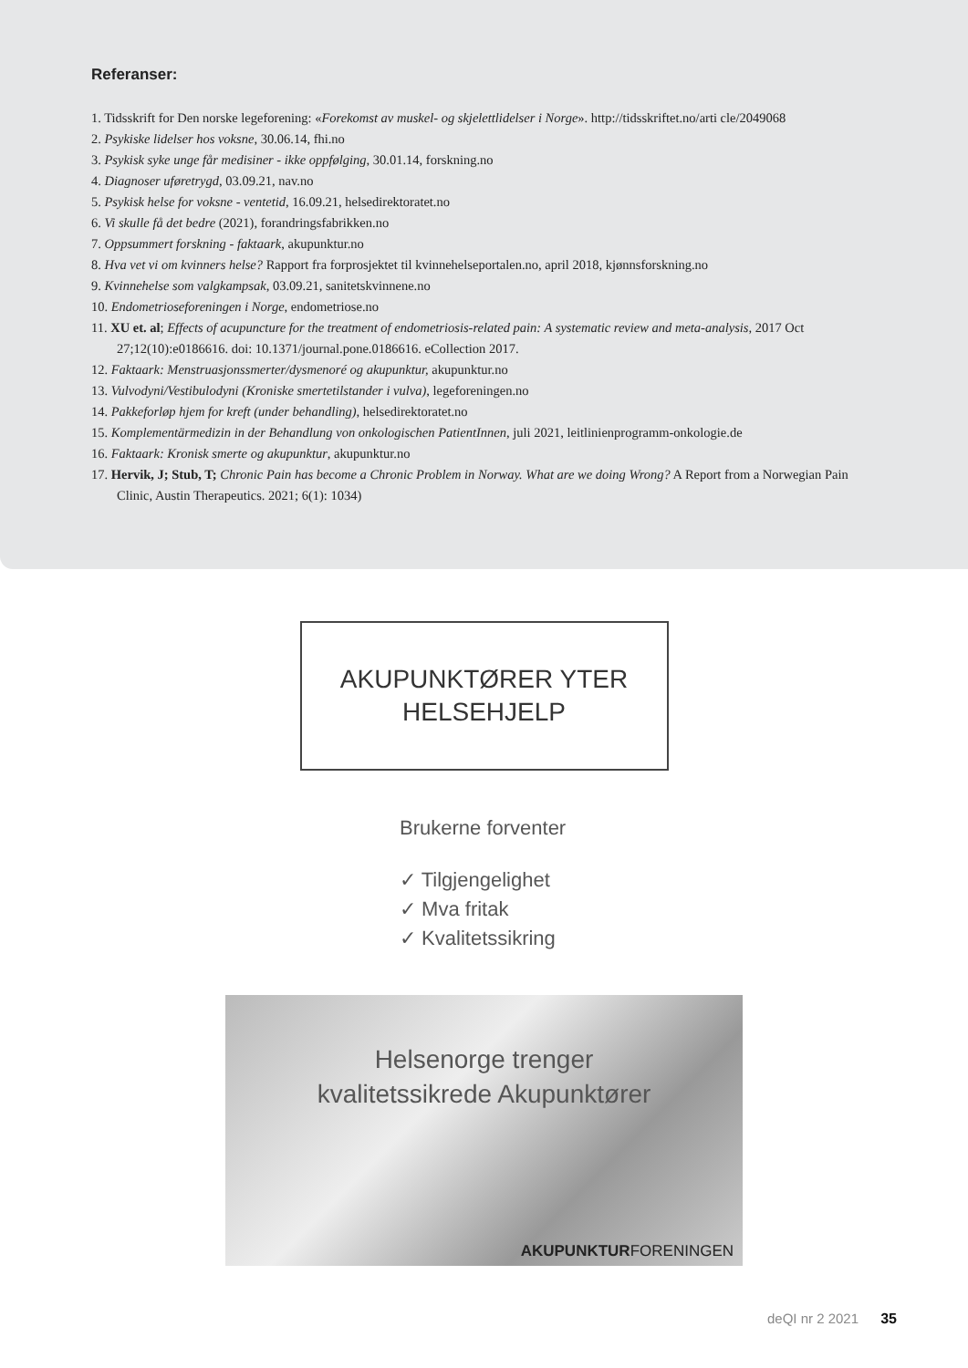Referanser:
1. Tidsskrift for Den norske legeforening: «Forekomst av muskel- og skjelettlidelser i Norge». http://tidsskriftet.no/arti cle/2049068
2. Psykiske lidelser hos voksne, 30.06.14, fhi.no
3. Psykisk syke unge får medisiner - ikke oppfølging, 30.01.14, forskning.no
4. Diagnoser uføretrygd, 03.09.21, nav.no
5. Psykisk helse for voksne - ventetid, 16.09.21, helsedirektoratet.no
6. Vi skulle få det bedre (2021), forandringsfabrikken.no
7. Oppsummert forskning - faktaark, akupunktur.no
8. Hva vet vi om kvinners helse? Rapport fra forprosjektet til kvinnehelseportalen.no, april 2018, kjønnsforskning.no
9. Kvinnehelse som valgkampsak, 03.09.21, sanitetskvinnene.no
10. Endometrioseforeningen i Norge, endometriose.no
11. XU et. al; Effects of acupuncture for the treatment of endometriosis-related pain: A systematic review and meta-analysis, 2017 Oct 27;12(10):e0186616. doi: 10.1371/journal.pone.0186616. eCollection 2017.
12. Faktaark: Menstruasjonssmerter/dysmenoré og akupunktur, akupunktur.no
13. Vulvodyni/Vestibulodyni (Kroniske smertetilstander i vulva), legeforeningen.no
14. Pakkeforløp hjem for kreft (under behandling), helsedirektoratet.no
15. Komplementärmedizin in der Behandlung von onkologischen PatientInnen, juli 2021, leitlinienprogramm-onkologie.de
16. Faktaark: Kronisk smerte og akupunktur, akupunktur.no
17. Hervik, J; Stub, T; Chronic Pain has become a Chronic Problem in Norway. What are we doing Wrong? A Report from a Norwegian Pain Clinic, Austin Therapeutics. 2021; 6(1): 1034)
AKUPUNKTØRER YTER
HELSEHJELP
Brukerne forventer
✓ Tilgjengelighet
✓ Mva fritak
✓ Kvalitetssikring
Helsenorge trenger
kvalitetssikrede Akupunktører
AKUPUNKTURFORENINGEN
deQI nr 2 2021 35